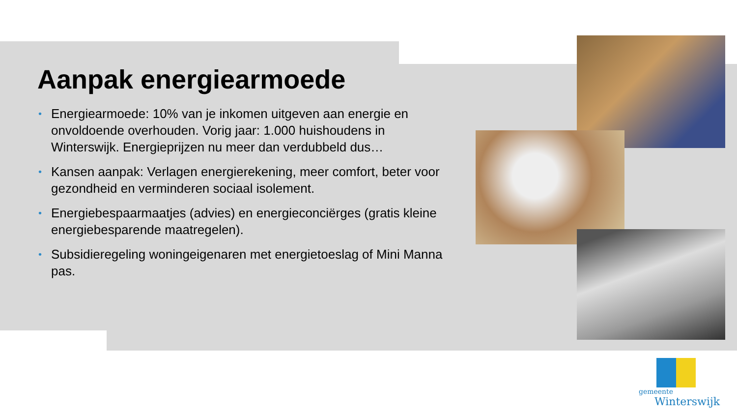Aanpak energiearmoede
• Energiearmoede: 10% van je inkomen uitgeven aan energie en onvoldoende overhouden. Vorig jaar: 1.000 huishoudens in Winterswijk. Energieprijzen nu meer dan verdubbeld dus…
• Kansen aanpak: Verlagen energierekening, meer comfort, beter voor gezondheid en verminderen sociaal isolement.
• Energiebespaarmaatjes (advies) en energieconciërges (gratis kleine energiebesparende maatregelen).
• Subsidieregeling woningeigenaren met energietoeslag of Mini Manna pas.
gemeente
Winterswijk